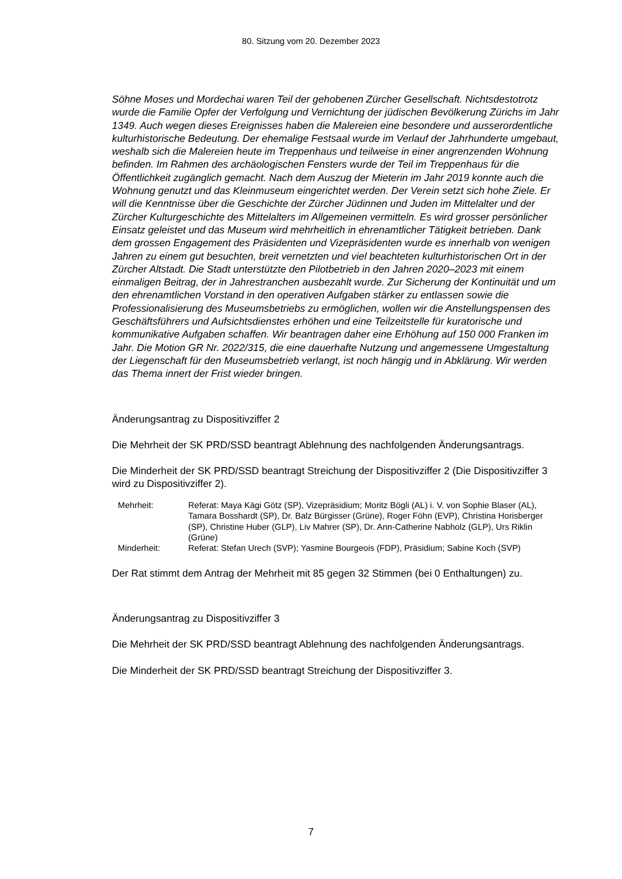80. Sitzung vom 20. Dezember 2023
Söhne Moses und Mordechai waren Teil der gehobenen Zürcher Gesellschaft. Nichts­destotrotz wurde die Familie Opfer der Verfolgung und Vernichtung der jüdischen Bevöl­kerung Zürichs im Jahr 1349. Auch wegen dieses Ereignisses haben die Malereien eine besondere und ausserordentliche kulturhistorische Bedeutung. Der ehemalige Festsaal wurde im Verlauf der Jahrhunderte umgebaut, weshalb sich die Malereien heute im Treppenhaus und teilweise in einer angrenzenden Wohnung befinden. Im Rahmen des archäologischen Fensters wurde der Teil im Treppenhaus für die Öffentlichkeit zugäng­lich gemacht. Nach dem Auszug der Mieterin im Jahr 2019 konnte auch die Wohnung genutzt und das Kleinmuseum eingerichtet werden. Der Verein setzt sich hohe Ziele. Er will die Kenntnisse über die Geschichte der Zürcher Jüdinnen und Juden im Mittelalter und der Zürcher Kulturgeschichte des Mittelalters im Allgemeinen vermitteln. Es wird grosser persönlicher Einsatz geleistet und das Museum wird mehrheitlich in ehrenamtli­cher Tätigkeit betrieben. Dank dem grossen Engagement des Präsidenten und Vizeprä­sidenten wurde es innerhalb von wenigen Jahren zu einem gut besuchten, breit vernetz­ten und viel beachteten kulturhistorischen Ort in der Zürcher Altstadt. Die Stadt unter­stützte den Pilotbetrieb in den Jahren 2020–2023 mit einem einmaligen Beitrag, der in Jahrestranchen ausbezahlt wurde. Zur Sicherung der Kontinuität und um den ehrenamt­lichen Vorstand in den operativen Aufgaben stärker zu entlassen sowie die Professiona­lisierung des Museumsbetriebs zu ermöglichen, wollen wir die Anstellungspensen des Geschäftsführers und Aufsichtsdienstes erhöhen und eine Teilzeitstelle für kuratorische und kommunikative Aufgaben schaffen. Wir beantragen daher eine Erhöhung auf 150 000 Franken im Jahr. Die Motion GR Nr. 2022/315, die eine dauerhafte Nutzung und angemessene Umgestaltung der Liegenschaft für den Museumsbetrieb verlangt, ist noch hängig und in Abklärung. Wir werden das Thema innert der Frist wieder bringen.
Änderungsantrag zu Dispositivziffer 2
Die Mehrheit der SK PRD/SSD beantragt Ablehnung des nachfolgenden Änderungs­antrags.
Die Minderheit der SK PRD/SSD beantragt Streichung der Dispositivziffer 2 (Die Dispo­sitivziffer 3 wird zu Dispositivziffer 2).
| Mehrheit: | Referat: Maya Kägi Götz (SP), Vizepräsidium; Moritz Bögli (AL) i. V. von Sophie Blaser (AL), Tamara Bosshardt (SP), Dr. Balz Bürgisser (Grüne), Roger Föhn (EVP), Christina Horisberger (SP), Christine Huber (GLP), Liv Mahrer (SP), Dr. Ann-Catherine Nabholz (GLP), Urs Riklin (Grüne) |
| Minderheit: | Referat: Stefan Urech (SVP); Yasmine Bourgeois (FDP), Präsidium; Sabine Koch (SVP) |
Der Rat stimmt dem Antrag der Mehrheit mit 85 gegen 32 Stimmen (bei 0 Enthaltungen) zu.
Änderungsantrag zu Dispositivziffer 3
Die Mehrheit der SK PRD/SSD beantragt Ablehnung des nachfolgenden Änderungs­antrags.
Die Minderheit der SK PRD/SSD beantragt Streichung der Dispositivziffer 3.
7